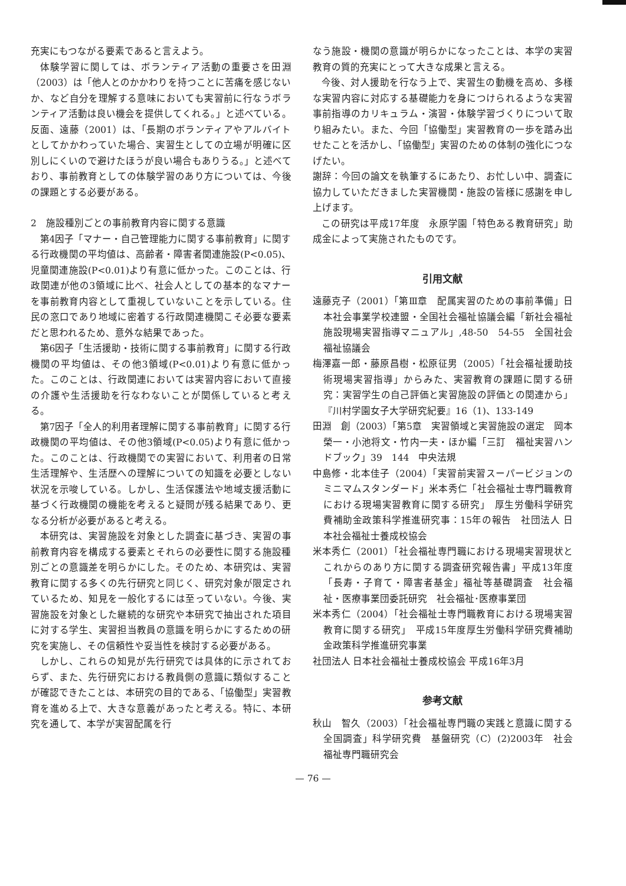充実にもつながる要素であると言えよう。
体験学習に関しては、ボランティア活動の重要さを田淵（2003）は「他人とのかかわりを持つことに苦痛を感じないか、など自分を理解する意味においても実習前に行なうボランティア活動は良い機会を提供してくれる。」と述べている。反面、遠藤（2001）は、「長期のボランティアやアルバイトとしてかかわっていた場合、実習生としての立場が明確に区別しにくいので避けたほうが良い場合もありうる。」と述べており、事前教育としての体験学習のあり方については、今後の課題とする必要がある。
2　施設種別ごとの事前教育内容に関する意識
第4因子「マナー・自己管理能力に関する事前教育」に関する行政機関の平均値は、高齢者・障害者関連施設(P<0.05)、児童関連施設(P<0.01)より有意に低かった。このことは、行政関連が他の3領域に比べ、社会人としての基本的なマナーを事前教育内容として重視していないことを示している。住民の窓口であり地域に密着する行政関連機関こそ必要な要素だと思われるため、意外な結果であった。
第6因子「生活援助・技術に関する事前教育」に関する行政機関の平均値は、その他3領域(P<0.01)より有意に低かった。このことは、行政関連においては実習内容において直接の介護や生活援助を行なわないことが関係していると考える。
第7因子「全人的利用者理解に関する事前教育」に関する行政機関の平均値は、その他3領域(P<0.05)より有意に低かった。このことは、行政機関での実習において、利用者の日常生活理解や、生活歴への理解についての知識を必要としない状況を示唆している。しかし、生活保護法や地域支援活動に基づく行政機関の機能を考えると疑問が残る結果であり、更なる分析が必要があると考える。
本研究は、実習施設を対象とした調査に基づき、実習の事前教育内容を構成する要素とそれらの必要性に関する施設種別ごとの意識差を明らかにした。そのため、本研究は、実習教育に関する多くの先行研究と同じく、研究対象が限定されているため、知見を一般化するには至っていない。今後、実習施設を対象とした継続的な研究や本研究で抽出された項目に対する学生、実習担当教員の意識を明らかにするための研究を実施し、その信頼性や妥当性を検討する必要がある。
しかし、これらの知見が先行研究では具体的に示されておらず、また、先行研究における教員側の意識に類似することが確認できたことは、本研究の目的である、「協働型」実習教育を進める上で、大きな意義があったと考える。特に、本研究を通して、本学が実習配属を行
なう施設・機関の意識が明らかになったことは、本学の実習教育の質的充実にとって大きな成果と言える。
今後、対人援助を行なう上で、実習生の動機を高め、多様な実習内容に対応する基礎能力を身につけられるような実習事前指導のカリキュラム・演習・体験学習づくりについて取り組みたい。また、今回「協働型」実習教育の一歩を踏み出せたことを活かし、「協働型」実習のための体制の強化につなげたい。
謝辞：今回の論文を執筆するにあたり、お忙しい中、調査に協力していただきました実習機関・施設の皆様に感謝を申し上げます。
この研究は平成17年度　永原学園「特色ある教育研究」助成金によって実施されたものです。
引用文献
遠藤克子（2001）「第Ⅲ章　配属実習のための事前準備」日本社会事業学校連盟・全国社会福祉協議会編「新社会福祉施設現場実習指導マニュアル」,48-50　54-55　全国社会福祉協議会
梅澤嘉一郎・藤原昌樹・松原征男（2005）「社会福祉援助技術現場実習指導」からみた、実習教育の課題に関する研究：実習学生の自己評価と実習施設の評価との関連から」『川村学園女子大学研究紀要』16（1)、133-149
田淵　創（2003）「第5章　実習領域と実習施設の選定　岡本榮一・小池将文・竹内一夫・ほか編「三訂　福祉実習ハンドブック」39　144　中央法規
中島修・北本佳子（2004）「実習前実習スーパービジョンのミニマムスタンダード」米本秀仁「社会福祉士専門職教育における現場実習教育に関する研究」　厚生労働科学研究費補助金政策科学推進研究事：15年の報告　社団法人 日本社会福祉士養成校協会
米本秀仁（2001）「社会福祉専門職における現場実習現状とこれからのあり方に関する調査研究報告書」平成13年度「長寿・子育て・障害者基金」福祉等基礎調査　社会福祉・医療事業団委託研究　社会福祉･医療事業団
米本秀仁（2004）「社会福祉士専門職教育における現場実習教育に関する研究」　平成15年度厚生労働科学研究費補助金政策科学推進研究事業
社団法人 日本社会福祉士養成校協会 平成16年3月
参考文献
秋山　智久（2003）「社会福祉専門職の実践と意識に関する全国調査」科学研究費　基盤研究（C）(2)2003年　社会福祉専門職研究会
— 76 —